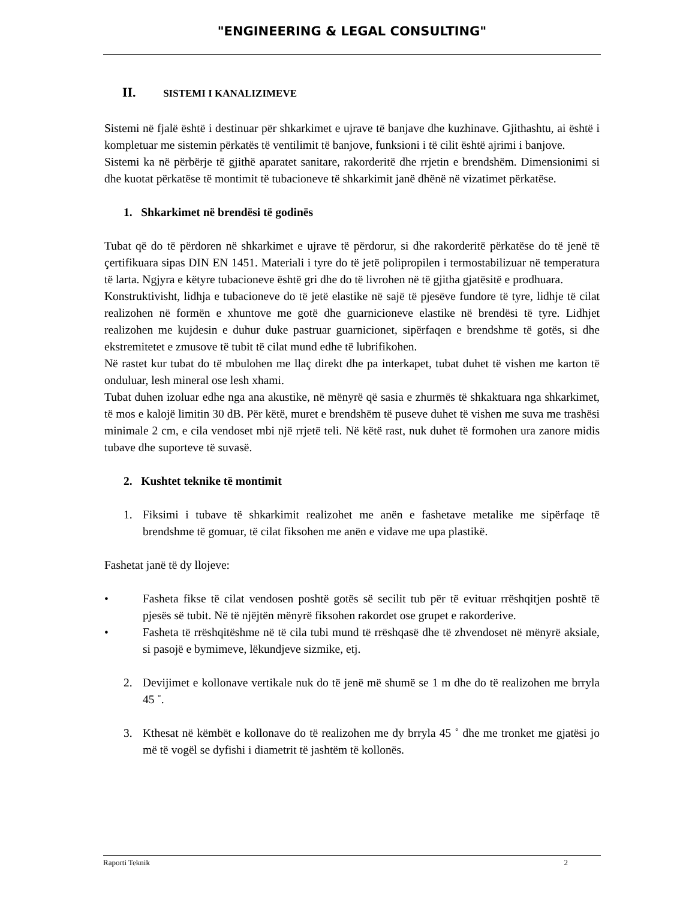"ENGINEERING & LEGAL CONSULTING"
II. SISTEMI I KANALIZIMEVE
Sistemi në fjalë është i destinuar për shkarkimet e ujrave të banjave dhe kuzhinave. Gjithashtu, ai është i kompletuar me sistemin përkatës të ventilimit të banjove, funksioni i të cilit është ajrimi i banjove.
Sistemi ka në përbërje të gjithë aparatet sanitare, rakorderitë dhe rrjetin e brendshëm. Dimensionimi si dhe kuotat përkatëse të montimit të tubacioneve të shkarkimit janë dhënë në vizatimet përkatëse.
1. Shkarkimet në brendësi të godinës
Tubat që do të përdoren në shkarkimet e ujrave të përdorur, si dhe rakorderitë përkatëse do të jenë të çertifikuara sipas DIN EN 1451. Materiali i tyre do të jetë polipropilen i termostabilizuar në temperatura të larta. Ngjyra e këtyre tubacioneve është gri dhe do të livrohen në të gjitha gjatësitë e prodhuara.
Konstruktivisht, lidhja e tubacioneve do të jetë elastike në sajë të pjesëve fundore të tyre, lidhje të cilat realizohen në formën e xhuntove me gotë dhe guarnicioneve elastike në brendësi të tyre. Lidhjet realizohen me kujdesin e duhur duke pastruar guarnicionet, sipërfaqen e brendshme të gotës, si dhe ekstremitetet e zmusove të tubit të cilat mund edhe të lubrifikohen.
Në rastet kur tubat do të mbulohen me llaç direkt dhe pa interkapet, tubat duhet të vishen me karton të onduluar, lesh mineral ose lesh xhami.
Tubat duhen izoluar edhe nga ana akustike, në mënyrë që sasia e zhurmës të shkaktuara nga shkarkimet, të mos e kalojë limitin 30 dB. Për këtë, muret e brendshëm të puseve duhet të vishen me suva me trashësi minimale 2 cm, e cila vendoset mbi një rrjetë teli. Në këtë rast, nuk duhet të formohen ura zanore midis tubave dhe suporteve të suvasë.
2. Kushtet teknike të montimit
1. Fiksimi i tubave të shkarkimit realizohet me anën e fashetave metalike me sipërfaqe të brendshme të gomuar, të cilat fiksohen me anën e vidave me upa plastikë.
Fashetat janë të dy llojeve:
• Fasheta fikse të cilat vendosen poshtë gotës së secilit tub për të evituar rrëshqitjen poshtë të pjesës së tubit. Në të njëjtën mënyrë fiksohen rakordet ose grupet e rakorderive.
• Fasheta të rrëshqitëshme në të cila tubi mund të rrëshqasë dhe të zhvendoset në mënyrë aksiale, si pasojë e bymimeve, lëkundjeve sizmike, etj.
2. Devijimet e kollonave vertikale nuk do të jenë më shumë se 1 m dhe do të realizohen me brryla 45 ˚.
3. Kthesat në këmbët e kollonave do të realizohen me dy brryla 45 ˚ dhe me tronket me gjatësi jo më të vogël se dyfishi i diametrit të jashtëm të kollonës.
Raporti Teknik 2